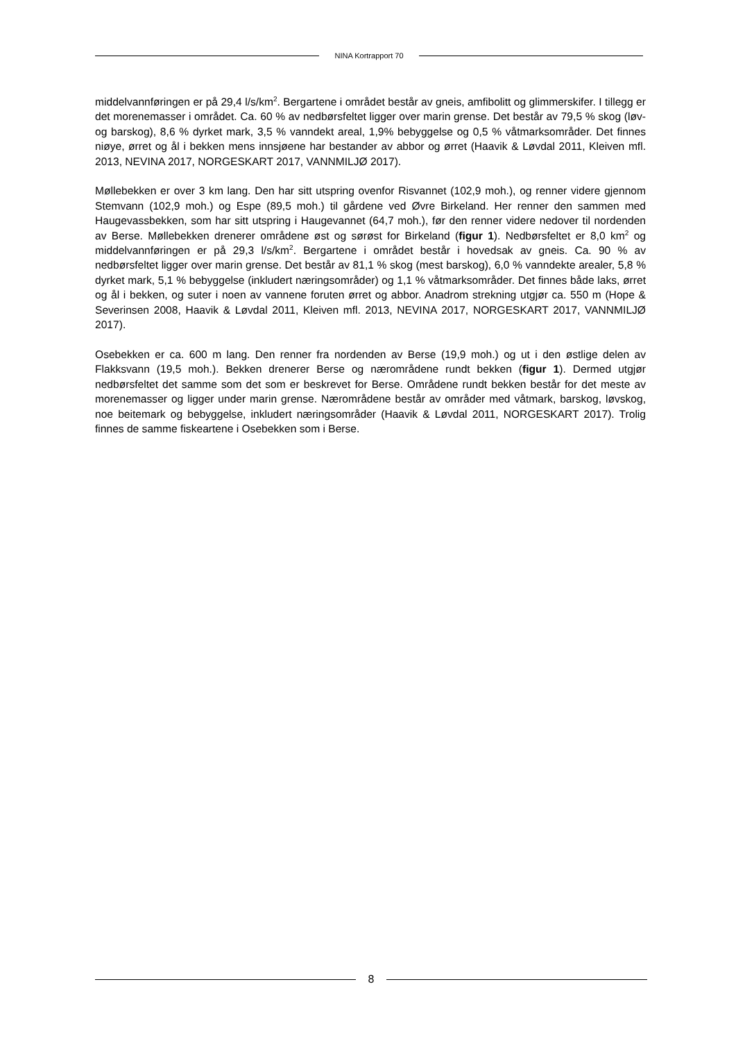NINA Kortrapport 70
middelvannføringen er på 29,4 l/s/km<sup>2</sup>. Bergartene i området består av gneis, amfibolitt og glimmerskifer. I tillegg er det morenemasser i området. Ca. 60 % av nedbørsfeltet ligger over marin grense. Det består av 79,5 % skog (løv- og barskog), 8,6 % dyrket mark, 3,5 % vanndekt areal, 1,9% bebyggelse og 0,5 % våtmarksområder. Det finnes niøye, ørret og ål i bekken mens innsjøene har bestander av abbor og ørret (Haavik & Løvdal 2011, Kleiven mfl. 2013, NEVINA 2017, NORGESKART 2017, VANNMILJØ 2017).
Møllebekken er over 3 km lang. Den har sitt utspring ovenfor Risvannet (102,9 moh.), og renner videre gjennom Stemvann (102,9 moh.) og Espe (89,5 moh.) til gårdene ved Øvre Birkeland. Her renner den sammen med Haugevassbekken, som har sitt utspring i Haugevannet (64,7 moh.), før den renner videre nedover til nordenden av Berse. Møllebekken drenerer områdene øst og sørøst for Birkeland (figur 1). Nedbørsfeltet er 8,0 km<sup>2</sup> og middelvannføringen er på 29,3 l/s/km<sup>2</sup>. Bergartene i området består i hovedsak av gneis. Ca. 90 % av nedbørsfeltet ligger over marin grense. Det består av 81,1 % skog (mest barskog), 6,0 % vanndekte arealer, 5,8 % dyrket mark, 5,1 % bebyggelse (inkludert næringsområder) og 1,1 % våtmarksområder. Det finnes både laks, ørret og ål i bekken, og suter i noen av vannene foruten ørret og abbor. Anadrom strekning utgjør ca. 550 m (Hope & Severinsen 2008, Haavik & Løvdal 2011, Kleiven mfl. 2013, NEVINA 2017, NORGESKART 2017, VANNMILJØ 2017).
Osebekken er ca. 600 m lang. Den renner fra nordenden av Berse (19,9 moh.) og ut i den østlige delen av Flakksvann (19,5 moh.). Bekken drenerer Berse og nærområdene rundt bekken (figur 1). Dermed utgjør nedbørsfeltet det samme som det som er beskrevet for Berse. Områdene rundt bekken består for det meste av morenemasser og ligger under marin grense. Nærområdene består av områder med våtmark, barskog, løvskog, noe beitemark og bebyggelse, inkludert næringsområder (Haavik & Løvdal 2011, NORGESKART 2017). Trolig finnes de samme fiskeartene i Osebekken som i Berse.
8